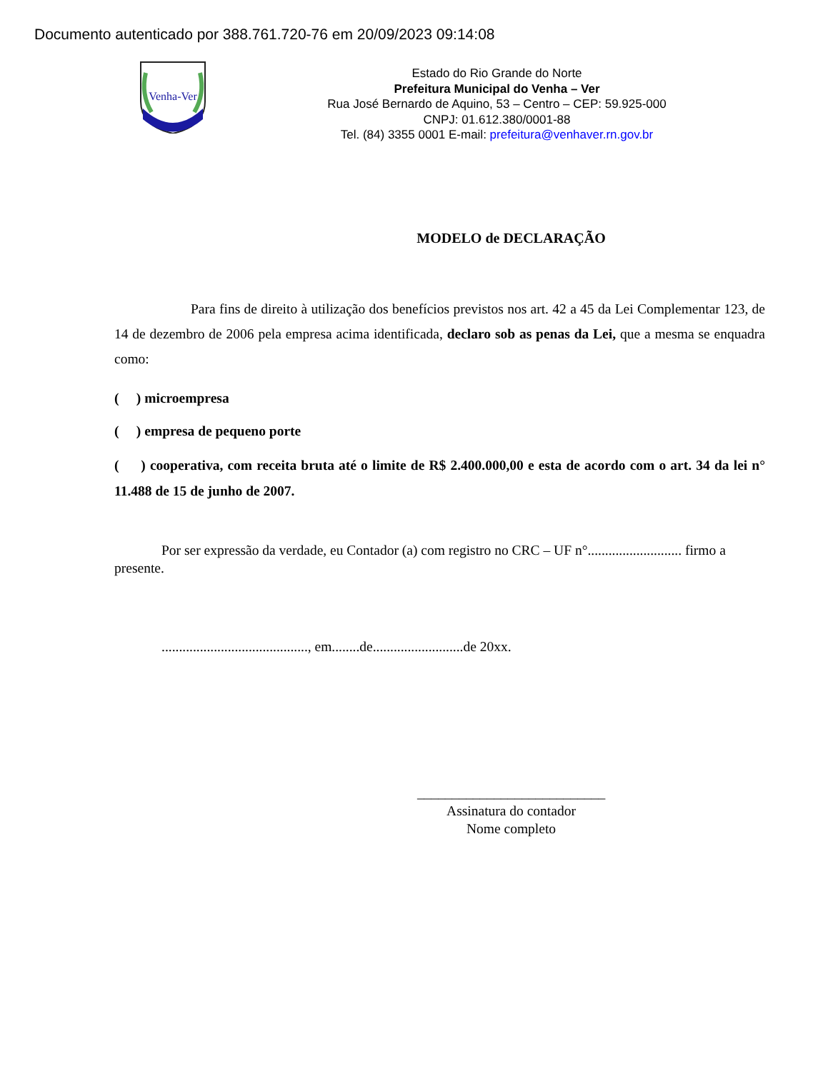Documento autenticado por 388.761.720-76 em 20/09/2023 09:14:08
Venha-Ver
Estado do Rio Grande do Norte
Prefeitura Municipal do Venha – Ver
Rua José Bernardo de Aquino, 53 – Centro – CEP: 59.925-000
CNPJ: 01.612.380/0001-88
Tel. (84) 3355 0001 E-mail: prefeitura@venhaver.rn.gov.br
MODELO de DECLARAÇÃO
Para fins de direito à utilização dos benefícios previstos nos art. 42 a 45 da Lei Complementar 123, de 14 de dezembro de 2006 pela empresa acima identificada, declaro sob as penas da Lei, que a mesma se enquadra como:
( ) microempresa
( ) empresa de pequeno porte
( ) cooperativa, com receita bruta até o limite de R$ 2.400.000,00 e esta de acordo com o art. 34 da lei n° 11.488 de 15 de junho de 2007.
Por ser expressão da verdade, eu Contador (a) com registro no CRC – UF n°........................... firmo a presente.
.........................................., em........de..........................de 20xx.
___________________________
Assinatura do contador
Nome completo